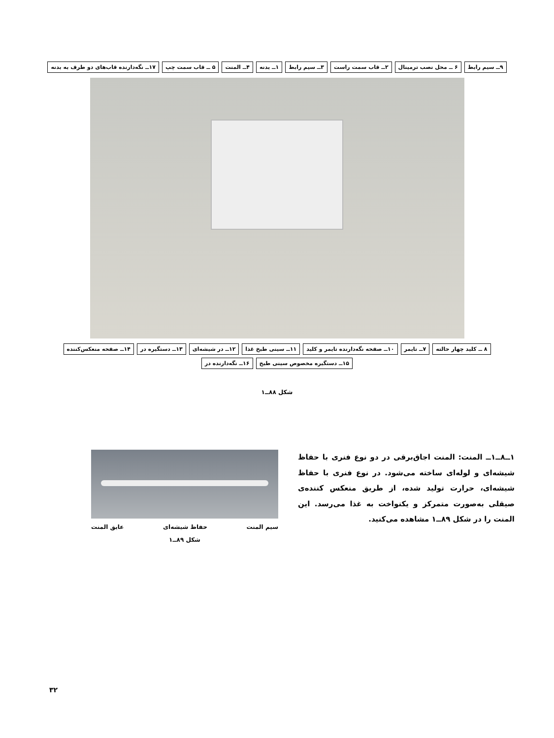۹ــ سیم رابط ۶ ــ محل نصب ترمینال ۲ــ قاب سمت راست ۳ــ سیم رابط ۱ــ بدنه ۴ــ المنت ۵ ــ قاب سمت چپ ۱۷ــ نگه‌دارنده قاب‌های دو طرف به بدنه
۸ ــ کلید چهار حالته ۷ــ تایمر ۱۰ــ صفحه نگه‌دارنده تایمر و کلید ۱۱ــ سینی طبخ غذا ۱۲ــ در شیشه‌ای ۱۳ــ دستگیره در ۱۴ــ صفحه منعکس‌کننده ۱۵ــ دستگیره مخصوص سینی طبخ ۱۶ــ نگه‌دارنده در
شکل ۸۸ــ۱
۱ــ۸ــ۱ــ المنت: المنت اجاق‌برقی در دو نوع فنری با حفاظ شیشه‌ای و لوله‌ای ساخته می‌شود. در نوع فنری با حفاظ شیشه‌ای، حرارت تولید شده، از طریق منعکس کننده‌ی صیقلی به‌صورت متمرکز و یکنواخت به غذا می‌رسد. این المنت را در شکل ۸۹ــ۱ مشاهده می‌کنید.
سیم المنت حفاظ شیشه‌ای عایق المنت
شکل ۸۹ــ۱
۳۲